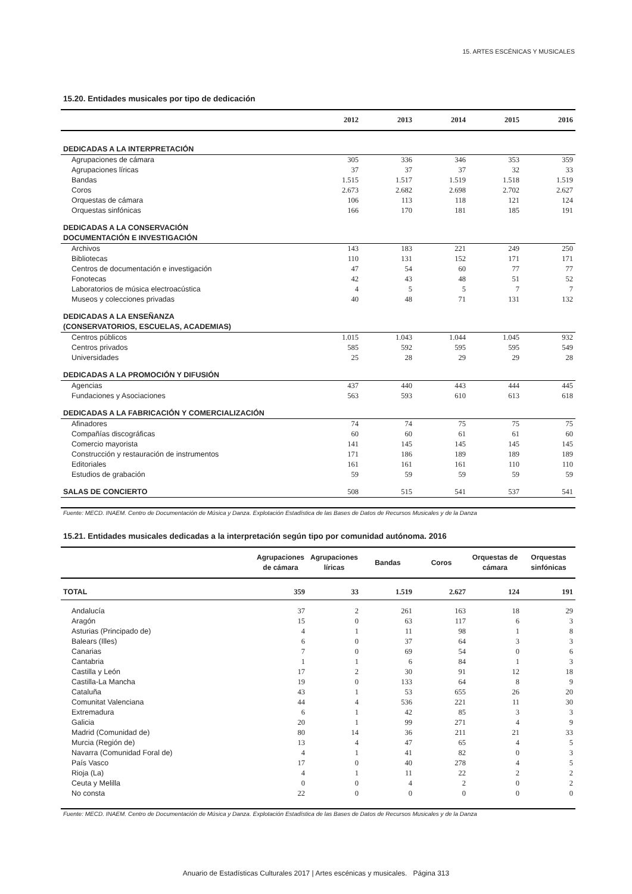15. ARTES ESCÉNICAS Y MUSICALES
15.20. Entidades musicales por tipo de dedicación
| | 2012 | 2013 | 2014 | 2015 | 2016 |
| --- | --- | --- | --- | --- | --- |
| DEDICADAS A LA INTERPRETACIÓN | | | | | |
| Agrupaciones de cámara | 305 | 336 | 346 | 353 | 359 |
| Agrupaciones líricas | 37 | 37 | 37 | 32 | 33 |
| Bandas | 1.515 | 1.517 | 1.519 | 1.518 | 1.519 |
| Coros | 2.673 | 2.682 | 2.698 | 2.702 | 2.627 |
| Orquestas de cámara | 106 | 113 | 118 | 121 | 124 |
| Orquestas sinfónicas | 166 | 170 | 181 | 185 | 191 |
| DEDICADAS A LA CONSERVACIÓN DOCUMENTACIÓN E INVESTIGACIÓN | | | | | |
| Archivos | 143 | 183 | 221 | 249 | 250 |
| Bibliotecas | 110 | 131 | 152 | 171 | 171 |
| Centros de documentación e investigación | 47 | 54 | 60 | 77 | 77 |
| Fonotecas | 42 | 43 | 48 | 51 | 52 |
| Laboratorios de música electroacústica | 4 | 5 | 5 | 7 | 7 |
| Museos y colecciones privadas | 40 | 48 | 71 | 131 | 132 |
| DEDICADAS A LA ENSEÑANZA (CONSERVATORIOS, ESCUELAS, ACADEMIAS) | | | | | |
| Centros públicos | 1.015 | 1.043 | 1.044 | 1.045 | 932 |
| Centros privados | 585 | 592 | 595 | 595 | 549 |
| Universidades | 25 | 28 | 29 | 29 | 28 |
| DEDICADAS A LA PROMOCIÓN Y DIFUSIÓN | | | | | |
| Agencias | 437 | 440 | 443 | 444 | 445 |
| Fundaciones y Asociaciones | 563 | 593 | 610 | 613 | 618 |
| DEDICADAS A LA FABRICACIÓN Y COMERCIALIZACIÓN | | | | | |
| Afinadores | 74 | 74 | 75 | 75 | 75 |
| Compañías discográficas | 60 | 60 | 61 | 61 | 60 |
| Comercio mayorista | 141 | 145 | 145 | 145 | 145 |
| Construcción y restauración de instrumentos | 171 | 186 | 189 | 189 | 189 |
| Editoriales | 161 | 161 | 161 | 110 | 110 |
| Estudios de grabación | 59 | 59 | 59 | 59 | 59 |
| SALAS DE CONCIERTO | 508 | 515 | 541 | 537 | 541 |
Fuente: MECD. INAEM. Centro de Documentación de Música y Danza. Explotación Estadística de las Bases de Datos de Recursos Musicales y de la Danza
15.21. Entidades musicales dedicadas a la interpretación según tipo por comunidad autónoma. 2016
| | Agrupaciones de cámara | Agrupaciones líricas | Bandas | Coros | Orquestas de cámara | Orquestas sinfónicas |
| --- | --- | --- | --- | --- | --- | --- |
| TOTAL | 359 | 33 | 1.519 | 2.627 | 124 | 191 |
| Andalucía | 37 | 2 | 261 | 163 | 18 | 29 |
| Aragón | 15 | 0 | 63 | 117 | 6 | 3 |
| Asturias (Principado de) | 4 | 1 | 11 | 98 | 1 | 8 |
| Balears (Illes) | 6 | 0 | 37 | 64 | 3 | 3 |
| Canarias | 7 | 0 | 69 | 54 | 0 | 6 |
| Cantabria | 1 | 1 | 6 | 84 | 1 | 3 |
| Castilla y León | 17 | 2 | 30 | 91 | 12 | 18 |
| Castilla-La Mancha | 19 | 0 | 133 | 64 | 8 | 9 |
| Cataluña | 43 | 1 | 53 | 655 | 26 | 20 |
| Comunitat Valenciana | 44 | 4 | 536 | 221 | 11 | 30 |
| Extremadura | 6 | 1 | 42 | 85 | 3 | 3 |
| Galicia | 20 | 1 | 99 | 271 | 4 | 9 |
| Madrid (Comunidad de) | 80 | 14 | 36 | 211 | 21 | 33 |
| Murcia (Región de) | 13 | 4 | 47 | 65 | 4 | 5 |
| Navarra (Comunidad Foral de) | 4 | 1 | 41 | 82 | 0 | 3 |
| País Vasco | 17 | 0 | 40 | 278 | 4 | 5 |
| Rioja (La) | 4 | 1 | 11 | 22 | 2 | 2 |
| Ceuta y Melilla | 0 | 0 | 4 | 2 | 0 | 2 |
| No consta | 22 | 0 | 0 | 0 | 0 | 0 |
Fuente: MECD. INAEM. Centro de Documentación de Música y Danza. Explotación Estadística de las Bases de Datos de Recursos Musicales y de la Danza
Anuario de Estadísticas Culturales 2017 | Artes escénicas y musicales. Página 313